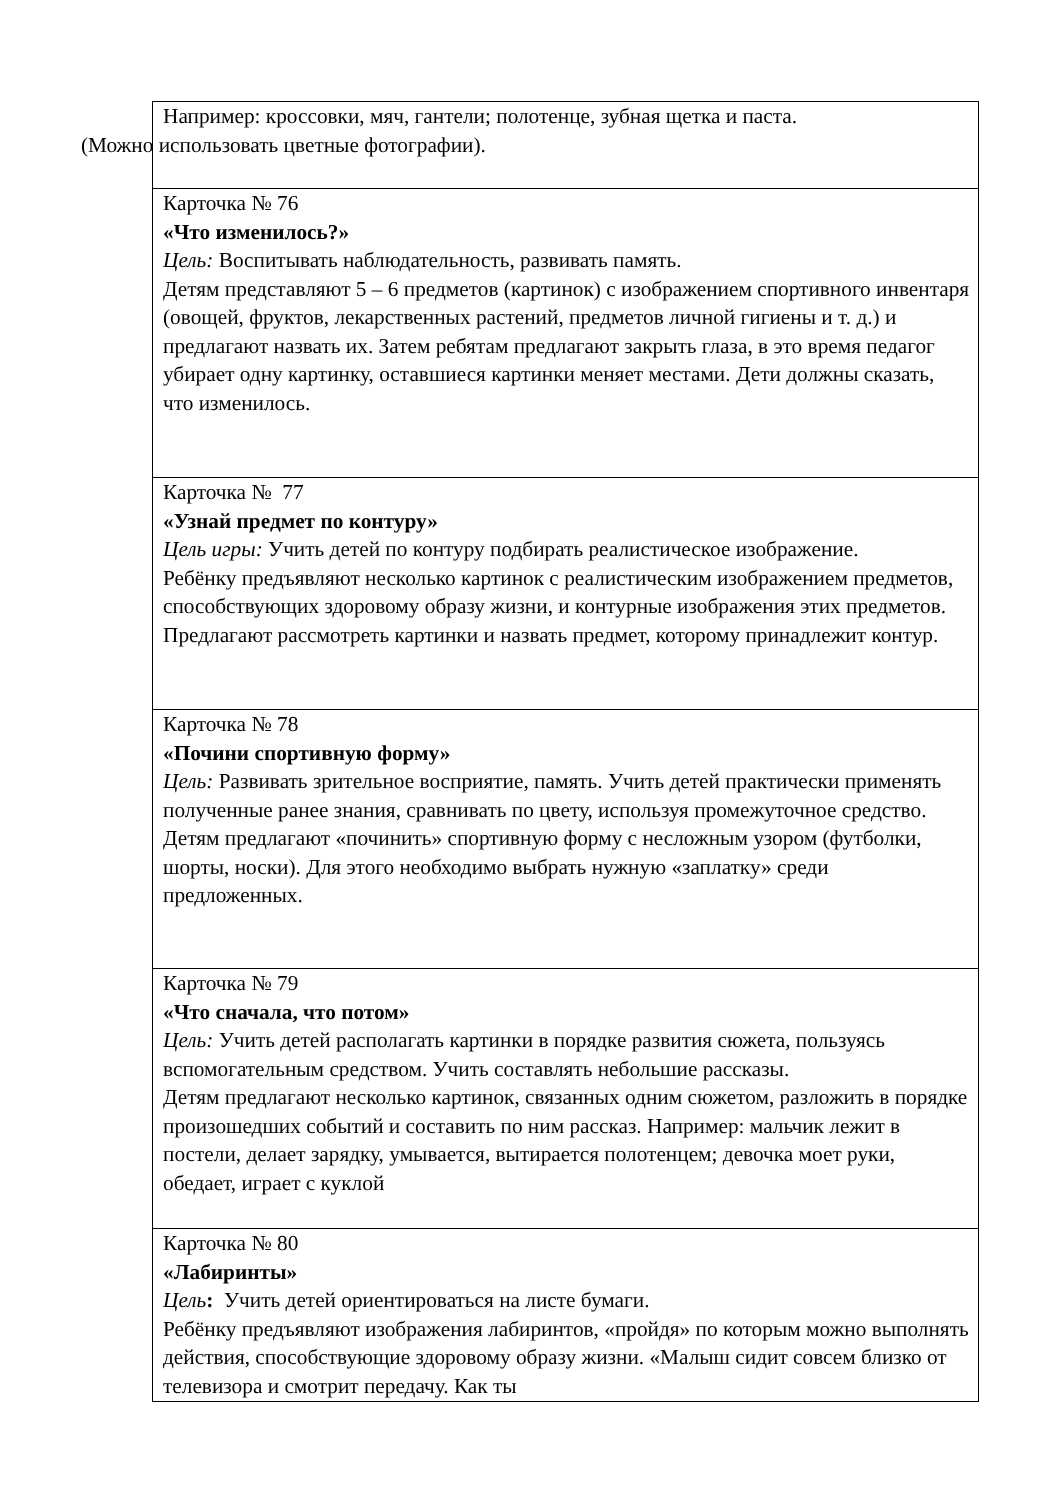| Например: кроссовки, мяч, гантели; полотенце, зубная щетка и паста. (Можно использовать цветные фотографии). |
| Карточка № 76 «Что изменилось?» Цель: Воспитывать наблюдательность, развивать память. Детям представляют 5 – 6 предметов (картинок) с изображением спортивного инвентаря (овощей, фруктов, лекарственных растений, предметов личной гигиены и т. д.) и предлагают назвать их. Затем ребятам предлагают закрыть глаза, в это время педагог убирает одну картинку, оставшиеся картинки меняет местами. Дети должны сказать, что изменилось. |
| Карточка № 77 «Узнай предмет по контуру» Цель игры: Учить детей по контуру подбирать реалистическое изображение. Ребёнку предъявляют несколько картинок с реалистическим изображением предметов, способствующих здоровому образу жизни, и контурные изображения этих предметов. Предлагают рассмотреть картинки и назвать предмет, которому принадлежит контур. |
| Карточка № 78 «Почини спортивную форму» Цель: Развивать зрительное восприятие, память. Учить детей практически применять полученные ранее знания, сравнивать по цвету, используя промежуточное средство. Детям предлагают «починить» спортивную форму с несложным узором (футболки, шорты, носки). Для этого необходимо выбрать нужную «заплатку» среди предложенных. |
| Карточка № 79 «Что сначала, что потом» Цель: Учить детей располагать картинки в порядке развития сюжета, пользуясь вспомогательным средством. Учить составлять небольшие рассказы. Детям предлагают несколько картинок, связанных одним сюжетом, разложить в порядке произошедших событий и составить по ним рассказ. Например: мальчик лежит в постели, делает зарядку, умывается, вытирается полотенцем; девочка моет руки, обедает, играет с куклой |
| Карточка № 80 «Лабиринты» Цель : Учить детей ориентироваться на листе бумаги. Ребёнку предъявляют изображения лабиринтов, «пройдя» по которым можно выполнять действия, способствующие здоровому образу жизни. «Малыш сидит совсем близко от телевизора и смотрит передачу. Как ты |